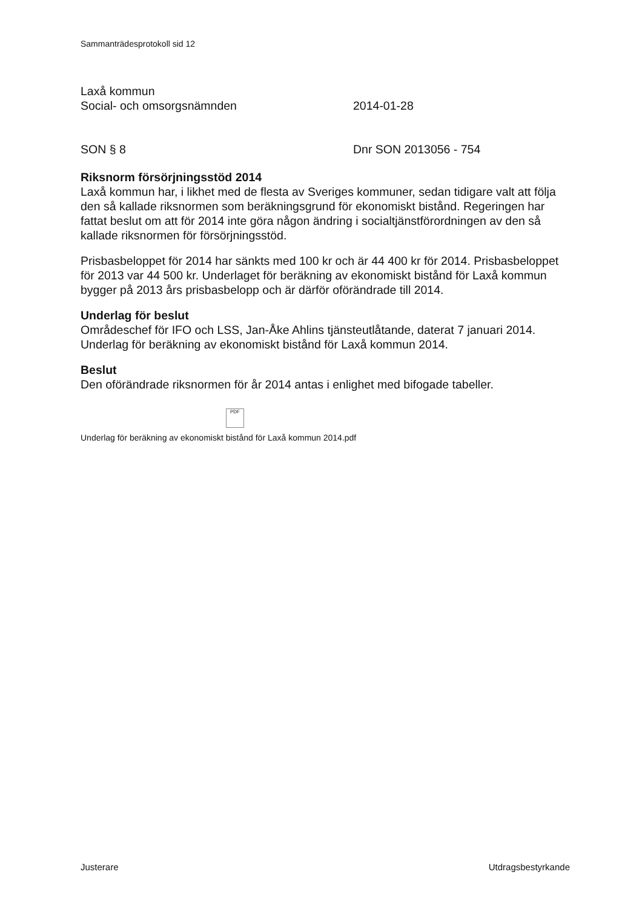Sammanträdesprotokoll sid 12
Laxå kommun
Social- och omsorgsnämnden 2014-01-28
SON § 8 Dnr SON 2013056 - 754
Riksnorm försörjningsstöd 2014
Laxå kommun har, i likhet med de flesta av Sveriges kommuner, sedan tidigare valt att följa den så kallade riksnormen som beräkningsgrund för ekonomiskt bistånd. Regeringen har fattat beslut om att för 2014 inte göra någon ändring i socialtjänstförordningen av den så kallade riksnormen för försörjningsstöd.
Prisbasbeloppet för 2014 har sänkts med 100 kr och är 44 400 kr för 2014. Prisbasbeloppet för 2013 var 44 500 kr. Underlaget för beräkning av ekonomiskt bistånd för Laxå kommun bygger på 2013 års prisbasbelopp och är därför oförändrade till 2014.
Underlag för beslut
Områdeschef för IFO och LSS, Jan-Åke Ahlins tjänsteutlåtande, daterat 7 januari 2014.
Underlag för beräkning av ekonomiskt bistånd för Laxå kommun 2014.
Beslut
Den oförändrade riksnormen för år 2014 antas i enlighet med bifogade tabeller.
PDF
Underlag för beräkning av ekonomiskt bistånd för Laxå kommun 2014.pdf
Justerare Utdragsbestyrkande